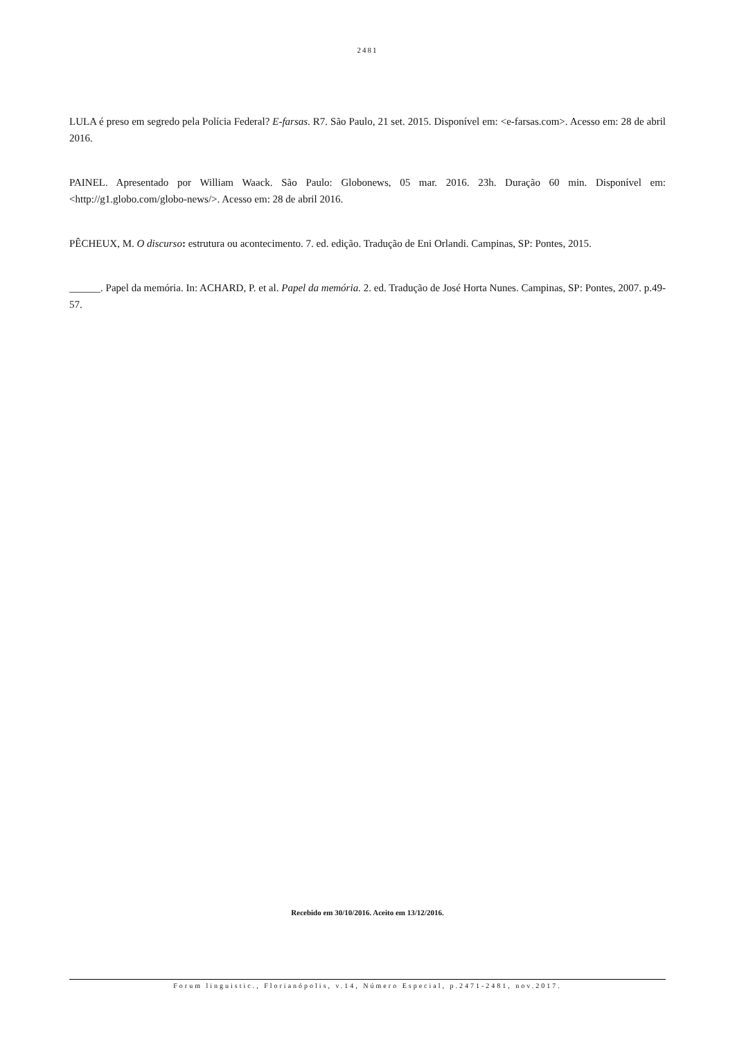2481
LULA é preso em segredo pela Polícia Federal? E-farsas. R7. São Paulo, 21 set. 2015. Disponível em: <e-farsas.com>. Acesso em: 28 de abril 2016.
PAINEL. Apresentado por William Waack. São Paulo: Globonews, 05 mar. 2016. 23h. Duração 60 min. Disponível em: <http://g1.globo.com/globo-news/>. Acesso em: 28 de abril 2016.
PÊCHEUX, M. O discurso: estrutura ou acontecimento. 7. ed. edição. Tradução de Eni Orlandi. Campinas, SP: Pontes, 2015.
______. Papel da memória. In: ACHARD, P. et al. Papel da memória. 2. ed. Tradução de José Horta Nunes. Campinas, SP: Pontes, 2007. p.49-57.
Recebido em 30/10/2016. Aceito em 13/12/2016.
Forum linguistic., Florianópolis, v.14, Número Especial, p.2471-2481, nov.2017.